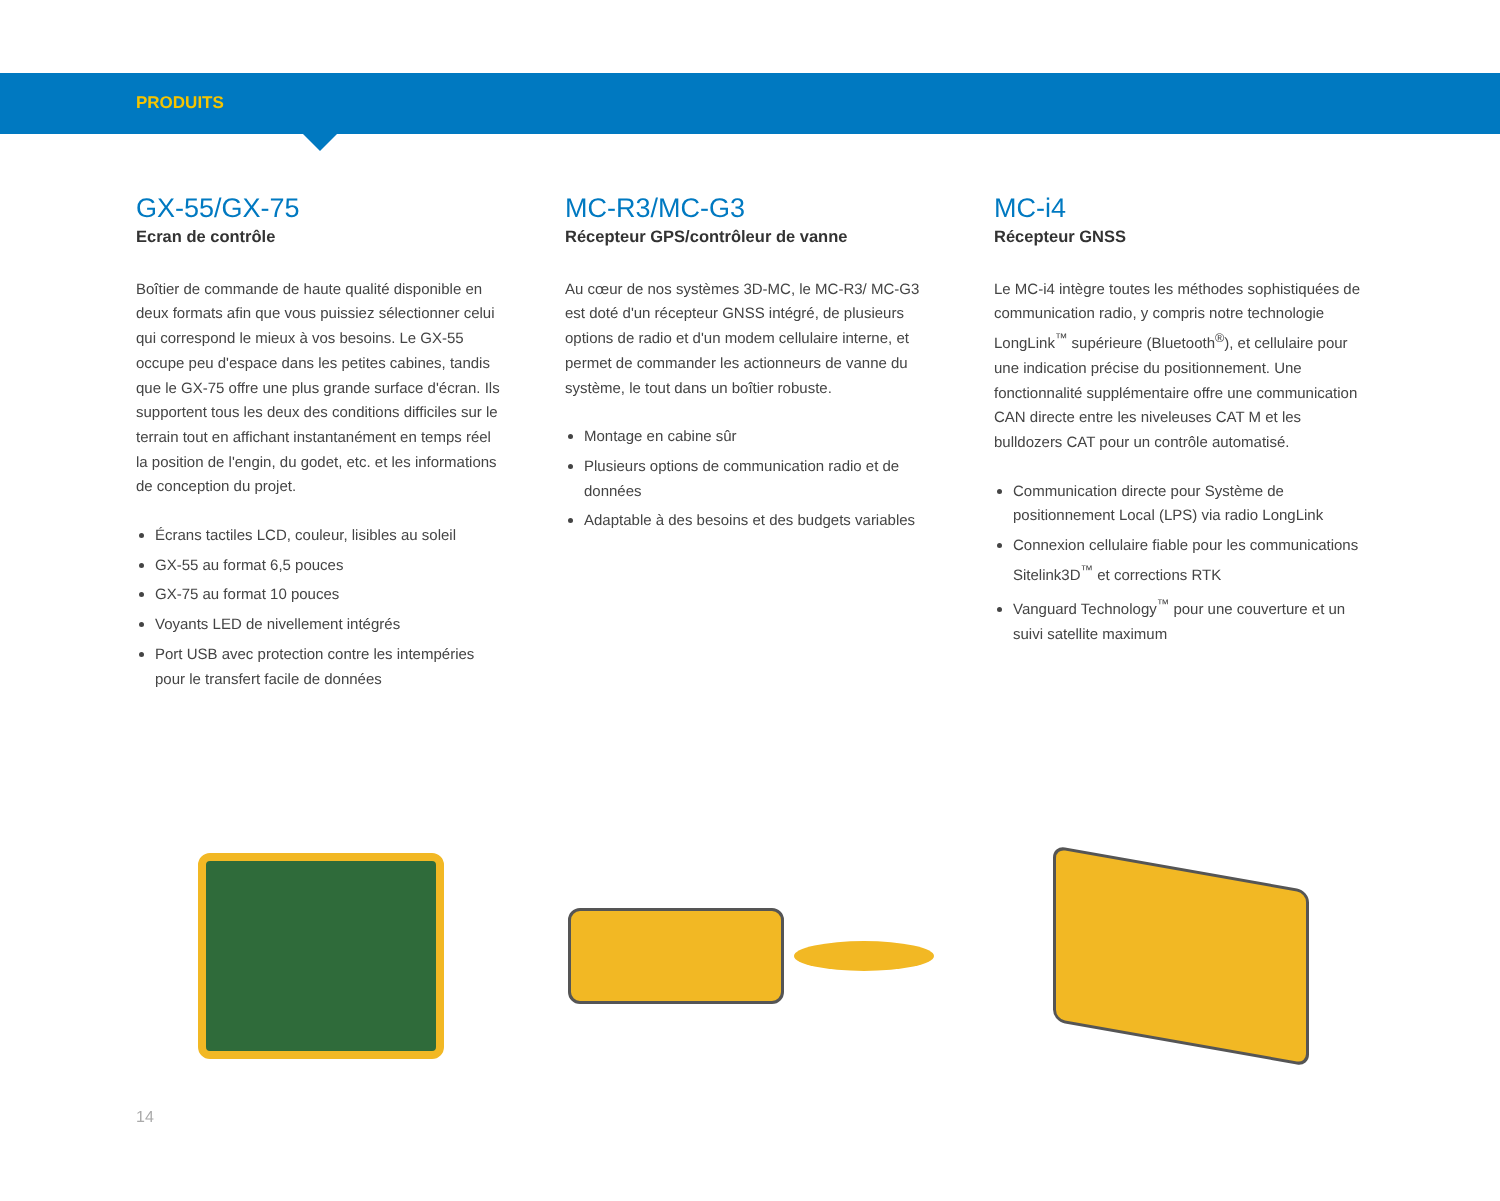PRODUITS
GX-55/GX-75
Ecran de contrôle
Boîtier de commande de haute qualité disponible en deux formats afin que vous puissiez sélectionner celui qui correspond le mieux à vos besoins. Le GX-55 occupe peu d'espace dans les petites cabines, tandis que le GX-75 offre une plus grande surface d'écran. Ils supportent tous les deux des conditions difficiles sur le terrain tout en affichant instantanément en temps réel la position de l'engin, du godet, etc. et les informations de conception du projet.
Écrans tactiles LCD, couleur, lisibles au soleil
GX-55 au format 6,5 pouces
GX-75 au format 10 pouces
Voyants LED de nivellement intégrés
Port USB avec protection contre les intempéries pour le transfert facile de données
MC-R3/MC-G3
Récepteur GPS/contrôleur de vanne
Au cœur de nos systèmes 3D-MC, le MC-R3/ MC-G3 est doté d'un récepteur GNSS intégré, de plusieurs options de radio et d'un modem cellulaire interne, et permet de commander les actionneurs de vanne du système, le tout dans un boîtier robuste.
Montage en cabine sûr
Plusieurs options de communication radio et de données
Adaptable à des besoins et des budgets variables
MC-i4
Récepteur GNSS
Le MC-i4 intègre toutes les méthodes sophistiquées de communication radio, y compris notre technologie LongLink<sup>™</sup> supérieure (Bluetooth<sup>®</sup>), et cellulaire pour une indication précise du positionnement. Une fonctionnalité supplémentaire offre une communication CAN directe entre les niveleuses CAT M et les bulldozers CAT pour un contrôle automatisé.
Communication directe pour Système de positionnement Local (LPS) via radio LongLink
Connexion cellulaire fiable pour les communications Sitelink3D<sup>™</sup> et corrections RTK
Vanguard Technology<sup>™</sup> pour une couverture et un suivi satellite maximum
14